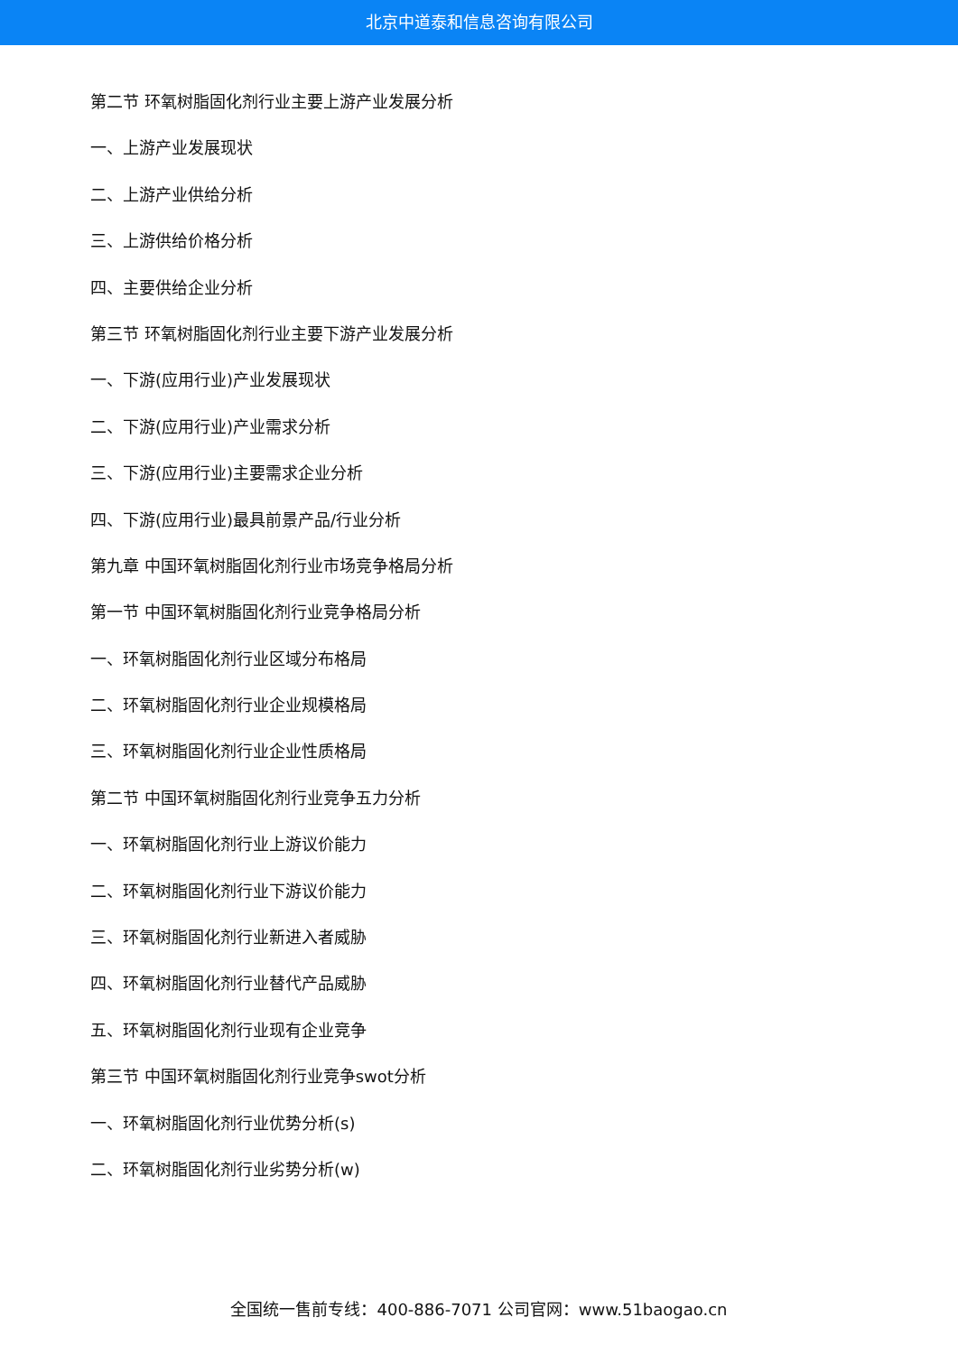北京中道泰和信息咨询有限公司
第二节 环氧树脂固化剂行业主要上游产业发展分析
一、上游产业发展现状
二、上游产业供给分析
三、上游供给价格分析
四、主要供给企业分析
第三节 环氧树脂固化剂行业主要下游产业发展分析
一、下游(应用行业)产业发展现状
二、下游(应用行业)产业需求分析
三、下游(应用行业)主要需求企业分析
四、下游(应用行业)最具前景产品/行业分析
第九章 中国环氧树脂固化剂行业市场竞争格局分析
第一节 中国环氧树脂固化剂行业竞争格局分析
一、环氧树脂固化剂行业区域分布格局
二、环氧树脂固化剂行业企业规模格局
三、环氧树脂固化剂行业企业性质格局
第二节 中国环氧树脂固化剂行业竞争五力分析
一、环氧树脂固化剂行业上游议价能力
二、环氧树脂固化剂行业下游议价能力
三、环氧树脂固化剂行业新进入者威胁
四、环氧树脂固化剂行业替代产品威胁
五、环氧树脂固化剂行业现有企业竞争
第三节 中国环氧树脂固化剂行业竞争swot分析
一、环氧树脂固化剂行业优势分析(s)
二、环氧树脂固化剂行业劣势分析(w)
全国统一售前专线：400-886-7071 公司官网：www.51baogao.cn